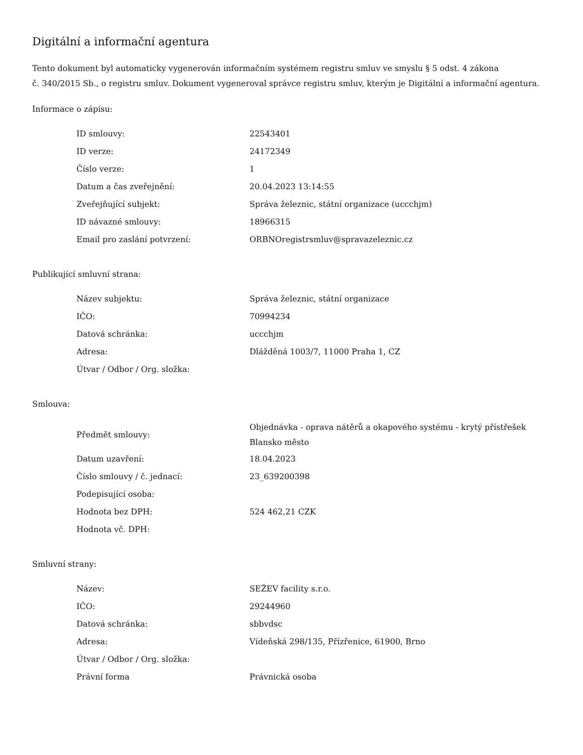Digitální a informační agentura
Tento dokument byl automaticky vygenerován informačním systémem registru smluv ve smyslu § 5 odst. 4 zákona
č. 340/2015 Sb., o registru smluv. Dokument vygeneroval správce registru smluv, kterým je Digitální a informační agentura.
Informace o zápisu:
| ID smlouvy: | 22543401 |
| ID verze: | 24172349 |
| Číslo verze: | 1 |
| Datum a čas zveřejnění: | 20.04.2023 13:14:55 |
| Zveřejňující subjekt: | Správa železnic, státní organizace (uccchjm) |
| ID návazné smlouvy: | 18966315 |
| Email pro zaslání potvrzení: | ORBNOregistrsmluv@spravazeleznic.cz |
Publikující smluvní strana:
| Název subjektu: | Správa železnic, státní organizace |
| IČO: | 70994234 |
| Datová schránka: | uccchjm |
| Adresa: | Dlážděná 1003/7, 11000 Praha 1, CZ |
| Útvar / Odbor / Org. složka: | |
Smlouva:
| Předmět smlouvy: | Objednávka - oprava nátěrů a okapového systému - krytý přístřešek Blansko město |
| Datum uzavření: | 18.04.2023 |
| Číslo smlouvy / č. jednací: | 23_639200398 |
| Podepisující osoba: | |
| Hodnota bez DPH: | 524 462,21 CZK |
| Hodnota vč. DPH: | |
Smluvní strany:
| Název: | SEŽEV facility s.r.o. |
| IČO: | 29244960 |
| Datová schránka: | sbbvdsc |
| Adresa: | Vídeňská 298/135, Přízřenice, 61900, Brno |
| Útvar / Odbor / Org. složka: | |
| Právní forma | Právnická osoba |